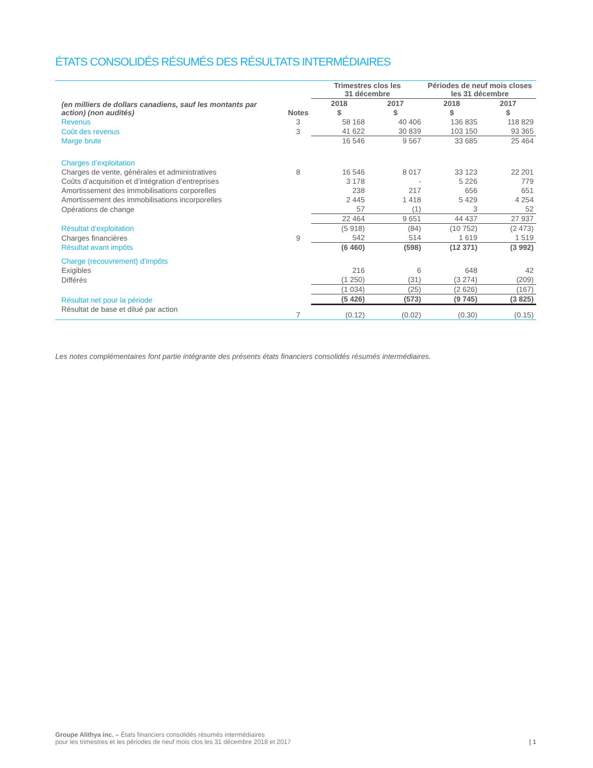ÉTATS CONSOLIDÉS RÉSUMÉS DES RÉSULTATS INTERMÉDIAIRES
| | | Trimestres clos les 31 décembre | | Périodes de neuf mois closes les 31 décembre | |
| --- | --- | --- | --- | --- | --- |
| (en milliers de dollars canadiens, sauf les montants par action) (non audités) | | 2018 | 2017 | 2018 | 2017 |
| | Notes | $ | $ | $ | $ |
| Revenus | 3 | 58 168 | 40 406 | 136 835 | 118 829 |
| Coût des revenus | 3 | 41 622 | 30 839 | 103 150 | 93 365 |
| Marge brute | | 16 546 | 9 567 | 33 685 | 25 464 |
| Charges d’exploitation | | | | | |
| Charges de vente, générales et administratives | 8 | 16 546 | 8 017 | 33 123 | 22 201 |
| Coûts d’acquisition et d’intégration d’entreprises | | 3 178 | - | 5 226 | 779 |
| Amortissement des immobilisations corporelles | | 238 | 217 | 656 | 651 |
| Amortissement des immobilisations incorporelles | | 2 445 | 1 418 | 5 429 | 4 254 |
| Opérations de change | | 57 | (1) | 3 | 52 |
| | | 22 464 | 9 651 | 44 437 | 27 937 |
| Résultat d’exploitation | | (5 918) | (84) | (10 752) | (2 473) |
| Charges financières | 9 | 542 | 514 | 1 619 | 1 519 |
| Résultat avant impôts | | (6 460) | (598) | (12 371) | (3 992) |
| Charge (recouvrement) d’impôts | | | | | |
| Exigibles | | 216 | 6 | 648 | 42 |
| Différés | | (1 250) | (31) | (3 274) | (209) |
| | | (1 034) | (25) | (2 626) | (167) |
| Résultat net pour la période | | (5 426) | (573) | (9 745) | (3 825) |
| Résultat de base et dilué par action | 7 | (0.12) | (0.02) | (0.30) | (0.15) |
Les notes complémentaires font partie intégrante des présents états financiers consolidés résumés intermédiaires.
Groupe Alithya inc. – États financiers consolidés résumés intermédiaires
pour les trimestres et les périodes de neuf mois clos les 31 décembre 2018 et 2017
| 1